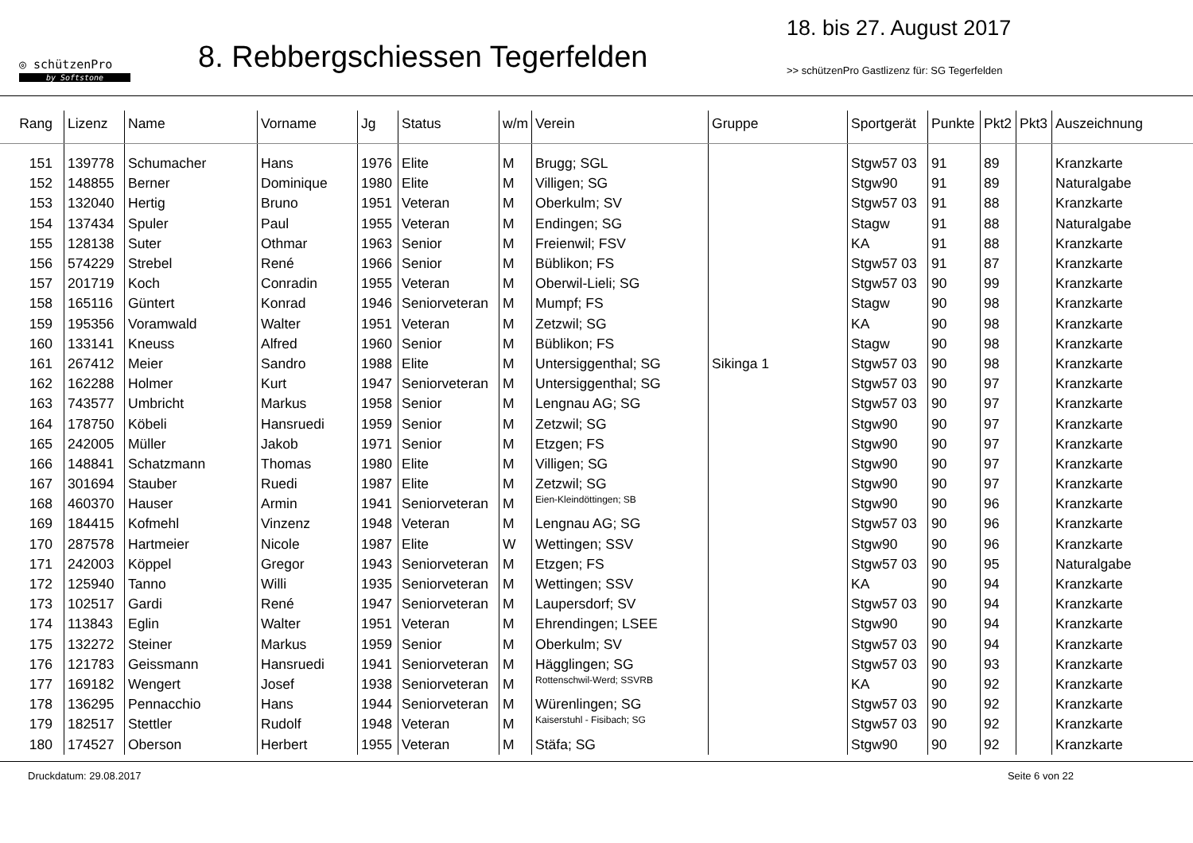◎ schützenPro
by Softstone
8. Rebbergschiessen Tegerfelden
18. bis 27. August 2017
>> schützenPro Gastlizenz für: SG Tegerfelden
| Rang | Lizenz | Name | Vorname | Jg | Status | w/m | Verein | Gruppe | Sportgerät | Punkte | Pkt2 | Pkt3 | Auszeichnung |
| --- | --- | --- | --- | --- | --- | --- | --- | --- | --- | --- | --- | --- | --- |
| 151 | 139778 | Schumacher | Hans | 1976 | Elite | M | Brugg; SGL | | Stgw57 03 | 91 | 89 | | Kranzkarte |
| 152 | 148855 | Berner | Dominique | 1980 | Elite | M | Villigen; SG | | Stgw90 | 91 | 89 | | Naturalgabe |
| 153 | 132040 | Hertig | Bruno | 1951 | Veteran | M | Oberkulm; SV | | Stgw57 03 | 91 | 88 | | Kranzkarte |
| 154 | 137434 | Spuler | Paul | 1955 | Veteran | M | Endingen; SG | | Stagw | 91 | 88 | | Naturalgabe |
| 155 | 128138 | Suter | Othmar | 1963 | Senior | M | Freienwil; FSV | | KA | 91 | 88 | | Kranzkarte |
| 156 | 574229 | Strebel | René | 1966 | Senior | M | Büblikon; FS | | Stgw57 03 | 91 | 87 | | Kranzkarte |
| 157 | 201719 | Koch | Conradin | 1955 | Veteran | M | Oberwil-Lieli; SG | | Stgw57 03 | 90 | 99 | | Kranzkarte |
| 158 | 165116 | Güntert | Konrad | 1946 | Seniorveteran | M | Mumpf; FS | | Stagw | 90 | 98 | | Kranzkarte |
| 159 | 195356 | Voramwald | Walter | 1951 | Veteran | M | Zetzwil; SG | | KA | 90 | 98 | | Kranzkarte |
| 160 | 133141 | Kneuss | Alfred | 1960 | Senior | M | Büblikon; FS | | Stagw | 90 | 98 | | Kranzkarte |
| 161 | 267412 | Meier | Sandro | 1988 | Elite | M | Untersiggenthal; SG | Sikinga 1 | Stgw57 03 | 90 | 98 | | Kranzkarte |
| 162 | 162288 | Holmer | Kurt | 1947 | Seniorveteran | M | Untersiggenthal; SG | | Stgw57 03 | 90 | 97 | | Kranzkarte |
| 163 | 743577 | Umbricht | Markus | 1958 | Senior | M | Lengnau AG; SG | | Stgw57 03 | 90 | 97 | | Kranzkarte |
| 164 | 178750 | Köbeli | Hansruedi | 1959 | Senior | M | Zetzwil; SG | | Stgw90 | 90 | 97 | | Kranzkarte |
| 165 | 242005 | Müller | Jakob | 1971 | Senior | M | Etzgen; FS | | Stgw90 | 90 | 97 | | Kranzkarte |
| 166 | 148841 | Schatzmann | Thomas | 1980 | Elite | M | Villigen; SG | | Stgw90 | 90 | 97 | | Kranzkarte |
| 167 | 301694 | Stauber | Ruedi | 1987 | Elite | M | Zetzwil; SG | | Stgw90 | 90 | 97 | | Kranzkarte |
| 168 | 460370 | Hauser | Armin | 1941 | Seniorveteran | M | Eien-Kleindöttingen; SB | | Stgw90 | 90 | 96 | | Kranzkarte |
| 169 | 184415 | Kofmehl | Vinzenz | 1948 | Veteran | M | Lengnau AG; SG | | Stgw57 03 | 90 | 96 | | Kranzkarte |
| 170 | 287578 | Hartmeier | Nicole | 1987 | Elite | W | Wettingen; SSV | | Stgw90 | 90 | 96 | | Kranzkarte |
| 171 | 242003 | Köppel | Gregor | 1943 | Seniorveteran | M | Etzgen; FS | | Stgw57 03 | 90 | 95 | | Naturalgabe |
| 172 | 125940 | Tanno | Willi | 1935 | Seniorveteran | M | Wettingen; SSV | | KA | 90 | 94 | | Kranzkarte |
| 173 | 102517 | Gardi | René | 1947 | Seniorveteran | M | Laupersdorf; SV | | Stgw57 03 | 90 | 94 | | Kranzkarte |
| 174 | 113843 | Eglin | Walter | 1951 | Veteran | M | Ehrendingen; LSEE | | Stgw90 | 90 | 94 | | Kranzkarte |
| 175 | 132272 | Steiner | Markus | 1959 | Senior | M | Oberkulm; SV | | Stgw57 03 | 90 | 94 | | Kranzkarte |
| 176 | 121783 | Geissmann | Hansruedi | 1941 | Seniorveteran | M | Hägglingen; SG | | Stgw57 03 | 90 | 93 | | Kranzkarte |
| 177 | 169182 | Wengert | Josef | 1938 | Seniorveteran | M | Rottenschwil-Werd; SSVRB | | KA | 90 | 92 | | Kranzkarte |
| 178 | 136295 | Pennacchio | Hans | 1944 | Seniorveteran | M | Würenlingen; SG | | Stgw57 03 | 90 | 92 | | Kranzkarte |
| 179 | 182517 | Stettler | Rudolf | 1948 | Veteran | M | Kaiserstuhl - Fisibach; SG | | Stgw57 03 | 90 | 92 | | Kranzkarte |
| 180 | 174527 | Oberson | Herbert | 1955 | Veteran | M | Stäfa; SG | | Stgw90 | 90 | 92 | | Kranzkarte |
Druckdatum: 29.08.2017 Seite 6 von 22